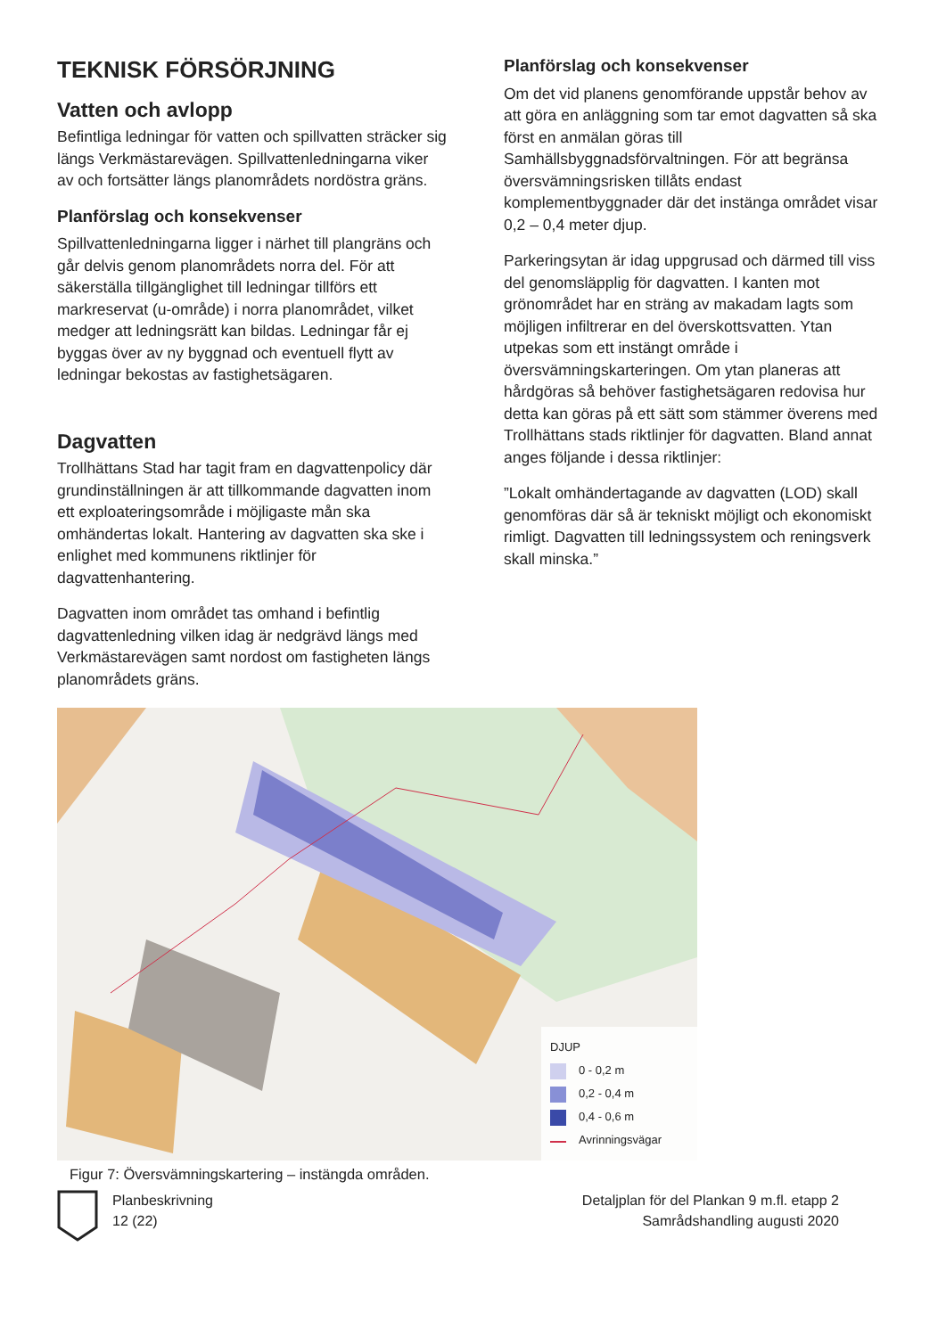TEKNISK FÖRSÖRJNING
Vatten och avlopp
Befintliga ledningar för vatten och spillvatten sträcker sig längs Verkmästarevägen. Spillvattenledningarna viker av och fortsätter längs planområdets nordöstra gräns.
Planförslag och konsekvenser
Spillvattenledningarna ligger i närhet till plangräns och går delvis genom planområdets norra del. För att säkerställa tillgänglighet till ledningar tillförs ett markreservat (u-område) i norra planområdet, vilket medger att ledningsrätt kan bildas. Ledningar får ej byggas över av ny byggnad och eventuell flytt av ledningar bekostas av fastighetsägaren.
Dagvatten
Trollhättans Stad har tagit fram en dagvattenpolicy där grundinställningen är att tillkommande dagvatten inom ett exploateringsområde i möjligaste mån ska omhändertas lokalt. Hantering av dagvatten ska ske i enlighet med kommunens riktlinjer för dagvattenhantering.
Dagvatten inom området tas omhand i befintlig dagvattenledning vilken idag är nedgrävd längs med Verkmästarevägen samt nordost om fastigheten längs planområdets gräns.
Planförslag och konsekvenser
Om det vid planens genomförande uppstår behov av att göra en anläggning som tar emot dagvatten så ska först en anmälan göras till Samhällsbyggnadsförvaltningen. För att begränsa översvämningsrisken tillåts endast komplementbyggnader där det instänga området visar 0,2 – 0,4 meter djup.
Parkeringsytan är idag uppgrusad och därmed till viss del genomsläpplig för dagvatten. I kanten mot grönområdet har en sträng av makadam lagts som möjligen infiltrerar en del överskottsvatten. Ytan utpekas som ett instängt område i översvämningskarteringen. Om ytan planeras att hårdgöras så behöver fastighetsägaren redovisa hur detta kan göras på ett sätt som stämmer överens med Trollhättans stads riktlinjer för dagvatten. Bland annat anges följande i dessa riktlinjer:
”Lokalt omhändertagande av dagvatten (LOD) skall genomföras där så är tekniskt möjligt och ekonomiskt rimligt. Dagvatten till ledningssystem och reningsverk skall minska.”
DJUP
0 - 0,2 m
0,2 - 0,4 m
0,4 - 0,6 m
Avrinningsvägar
Figur 7: Översvämningskartering – instängda områden.
Planbeskrivning
12 (22)
Detaljplan för del Plankan 9 m.fl. etapp 2
Samrådshandling augusti 2020